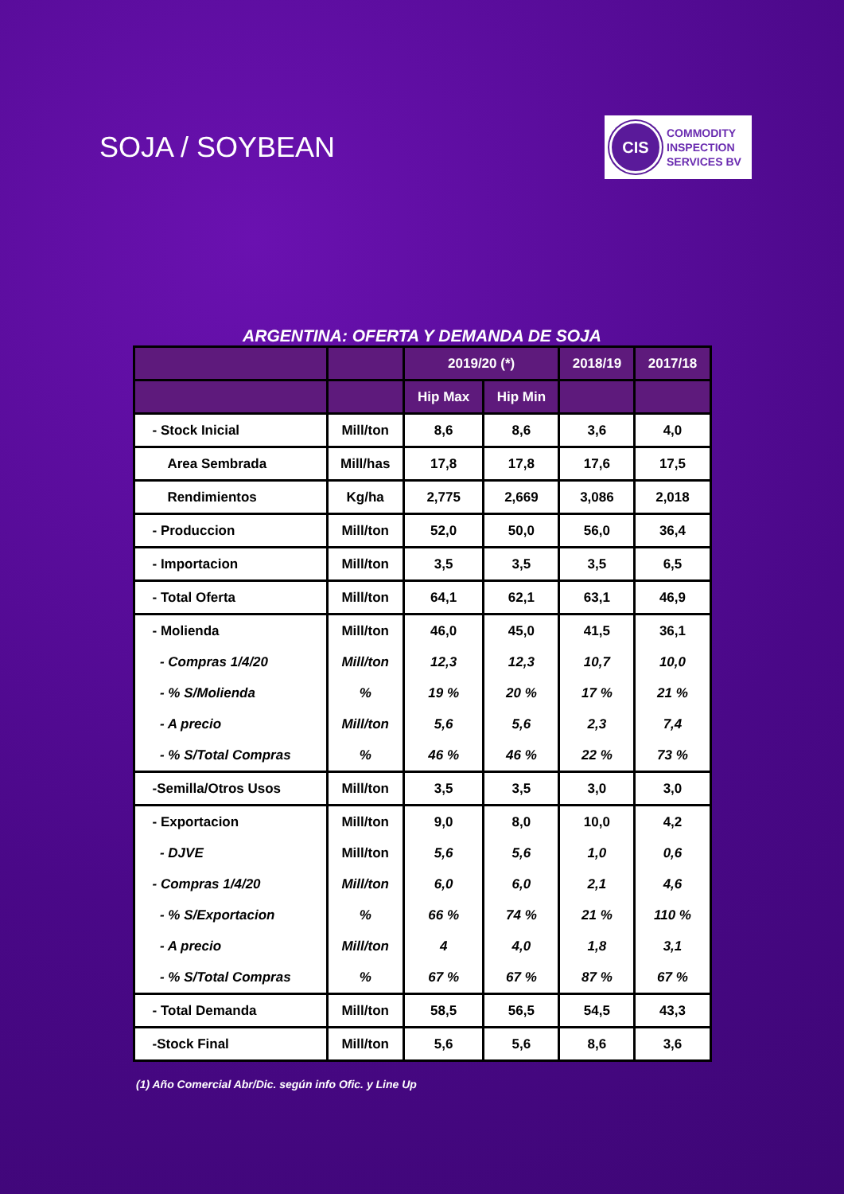SOJA / SOYBEAN
CIS
COMMODITY
INSPECTION
SERVICES BV
ARGENTINA: OFERTA Y DEMANDA DE SOJA
| | | 2019/20 (*) | | 2018/19 | 2017/18 |
| --- | --- | --- | --- | --- | --- |
| | | Hip Max | Hip Min | | |
| - Stock Inicial | Mill/ton | 8,6 | 8,6 | 3,6 | 4,0 |
| Area Sembrada | Mill/has | 17,8 | 17,8 | 17,6 | 17,5 |
| Rendimientos | Kg/ha | 2,775 | 2,669 | 3,086 | 2,018 |
| - Produccion | Mill/ton | 52,0 | 50,0 | 56,0 | 36,4 |
| - Importacion | Mill/ton | 3,5 | 3,5 | 3,5 | 6,5 |
| - Total Oferta | Mill/ton | 64,1 | 62,1 | 63,1 | 46,9 |
| - Molienda - Compras 1/4/20 - % S/Molienda - A precio - % S/Total Compras | Mill/ton Mill/ton % Mill/ton % | 46,0 12,3 19 % 5,6 46 % | 45,0 12,3 20 % 5,6 46 % | 41,5 10,7 17 % 2,3 22 % | 36,1 10,0 21 % 7,4 73 % |
| -Semilla/Otros Usos | Mill/ton | 3,5 | 3,5 | 3,0 | 3,0 |
| - Exportacion - DJVE - Compras 1/4/20 - % S/Exportacion - A precio - % S/Total Compras | Mill/ton Mill/ton Mill/ton % Mill/ton % | 9,0 5,6 6,0 66 % 4 67 % | 8,0 5,6 6,0 74 % 4,0 67 % | 10,0 1,0 2,1 21 % 1,8 87 % | 4,2 0,6 4,6 110 % 3,1 67 % |
| - Total Demanda | Mill/ton | 58,5 | 56,5 | 54,5 | 43,3 |
| -Stock Final | Mill/ton | 5,6 | 5,6 | 8,6 | 3,6 |
(1) Año Comercial Abr/Dic. según info Ofic. y Line Up